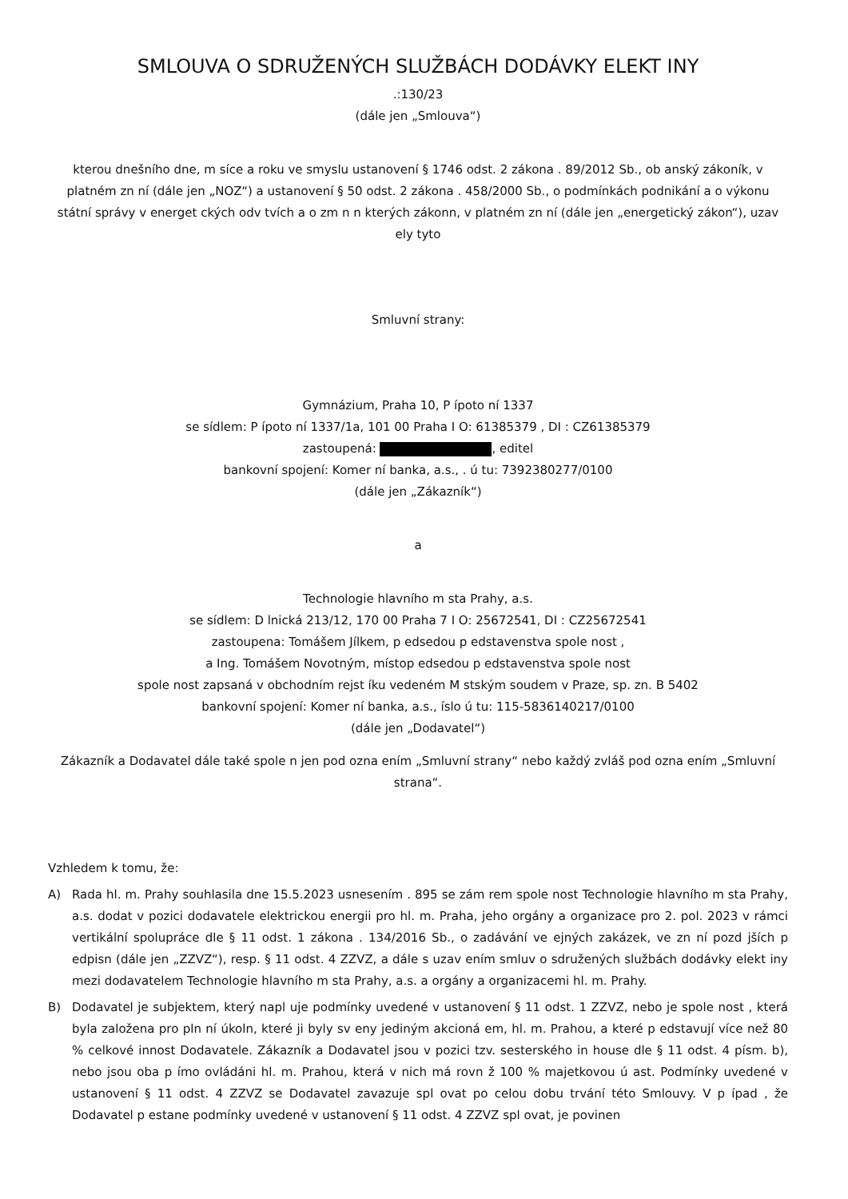SMLOUVA O SDRUŽENÝCH SLUŽBÁCH DODÁVKY ELEKT INY
.:130/23
(dále jen „Smlouva“)
kterou dnešního dne, m síce a roku ve smyslu ustanovení § 1746 odst. 2 zákona . 89/2012 Sb., ob anský zákoník, v platném zn ní (dále jen „NOZ“) a ustanovení § 50 odst. 2 zákona . 458/2000 Sb., o podmínkách podnikání a o výkonu státní správy v energet ckých odv tvích a o zm n n kterých zákonn, v platném zn ní (dále jen „energetický zákon“), uzav ely tyto
Smluvní strany:
Gymnázium, Praha 10, P ípoto ní 1337
se sídlem: P ípoto ní 1337/1a, 101 00 Praha I O: 61385379 , DI : CZ61385379
zastoupená: , editel
bankovní spojení: Komer ní banka, a.s., . ú tu: 7392380277/0100
(dále jen „Zákazník“)
a
Technologie hlavního m sta Prahy, a.s.
se sídlem: D lnická 213/12, 170 00 Praha 7 I O: 25672541, DI : CZ25672541
zastoupena: Tomášem Jílkem, p edsedou p edstavenstva spole nost ,
a Ing. Tomášem Novotným, místop edsedou p edstavenstva spole nost
spole nost zapsaná v obchodním rejst íku vedeném M stským soudem v Praze, sp. zn. B 5402
bankovní spojení: Komer ní banka, a.s., íslo ú tu: 115-5836140217/0100
(dále jen „Dodavatel“)
Zákazník a Dodavatel dále také spole n jen pod ozna ením „Smluvní strany“ nebo každý zvláš pod ozna ením „Smluvní strana“.
Vzhledem k tomu, že:
A) Rada hl. m. Prahy souhlasila dne 15.5.2023 usnesením . 895 se zám rem spole nost Technologie hlavního m sta Prahy, a.s. dodat v pozici dodavatele elektrickou energii pro hl. m. Praha, jeho orgány a organizace pro 2. pol. 2023 v rámci vertikální spolupráce dle § 11 odst. 1 zákona . 134/2016 Sb., o zadávání ve ejných zakázek, ve zn ní pozd jších p edpisn (dále jen „ZZVZ“), resp. § 11 odst. 4 ZZVZ, a dále s uzav ením smluv o sdružených službách dodávky elekt iny mezi dodavatelem Technologie hlavního m sta Prahy, a.s. a orgány a organizacemi hl. m. Prahy.
B) Dodavatel je subjektem, který napl uje podmínky uvedené v ustanovení § 11 odst. 1 ZZVZ, nebo je spole nost , která byla založena pro pln ní úkoln, které ji byly sv eny jediným akcioná em, hl. m. Prahou, a které p edstavují více než 80 % celkové innost Dodavatele. Zákazník a Dodavatel jsou v pozici tzv. sesterského in house dle § 11 odst. 4 písm. b), nebo jsou oba p ímo ovládáni hl. m. Prahou, která v nich má rovn ž 100 % majetkovou ú ast. Podmínky uvedené v ustanovení § 11 odst. 4 ZZVZ se Dodavatel zavazuje spl ovat po celou dobu trvání této Smlouvy. V p ípad , že Dodavatel p estane podmínky uvedené v ustanovení § 11 odst. 4 ZZVZ spl ovat, je povinen